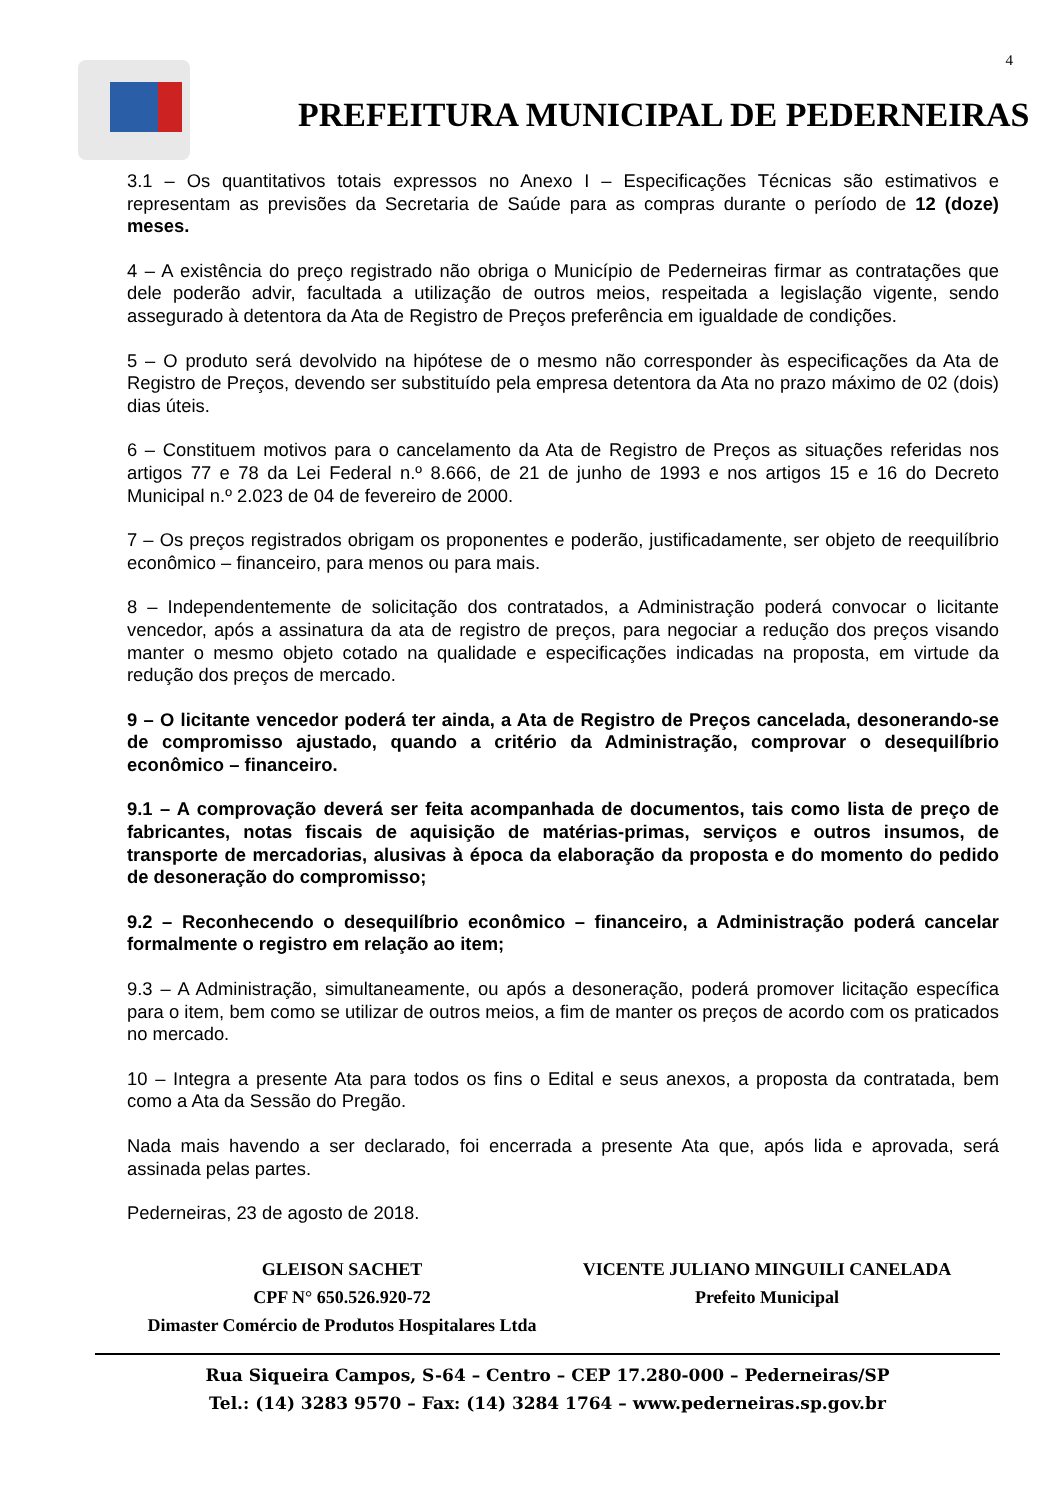4
PREFEITURA MUNICIPAL DE PEDERNEIRAS
3.1 – Os quantitativos totais expressos no Anexo I – Especificações Técnicas são estimativos e representam as previsões da Secretaria de Saúde para as compras durante o período de 12 (doze) meses.
4 – A existência do preço registrado não obriga o Município de Pederneiras firmar as contratações que dele poderão advir, facultada a utilização de outros meios, respeitada a legislação vigente, sendo assegurado à detentora da Ata de Registro de Preços preferência em igualdade de condições.
5 – O produto será devolvido na hipótese de o mesmo não corresponder às especificações da Ata de Registro de Preços, devendo ser substituído pela empresa detentora da Ata no prazo máximo de 02 (dois) dias úteis.
6 – Constituem motivos para o cancelamento da Ata de Registro de Preços as situações referidas nos artigos 77 e 78 da Lei Federal n.º 8.666, de 21 de junho de 1993 e nos artigos 15 e 16 do Decreto Municipal n.º 2.023 de 04 de fevereiro de 2000.
7 – Os preços registrados obrigam os proponentes e poderão, justificadamente, ser objeto de reequilíbrio econômico – financeiro, para menos ou para mais.
8 – Independentemente de solicitação dos contratados, a Administração poderá convocar o licitante vencedor, após a assinatura da ata de registro de preços, para negociar a redução dos preços visando manter o mesmo objeto cotado na qualidade e especificações indicadas na proposta, em virtude da redução dos preços de mercado.
9 – O licitante vencedor poderá ter ainda, a Ata de Registro de Preços cancelada, desonerando-se de compromisso ajustado, quando a critério da Administração, comprovar o desequilíbrio econômico – financeiro.
9.1 – A comprovação deverá ser feita acompanhada de documentos, tais como lista de preço de fabricantes, notas fiscais de aquisição de matérias-primas, serviços e outros insumos, de transporte de mercadorias, alusivas à época da elaboração da proposta e do momento do pedido de desoneração do compromisso;
9.2 – Reconhecendo o desequilíbrio econômico – financeiro, a Administração poderá cancelar formalmente o registro em relação ao item;
9.3 – A Administração, simultaneamente, ou após a desoneração, poderá promover licitação específica para o item, bem como se utilizar de outros meios, a fim de manter os preços de acordo com os praticados no mercado.
10 – Integra a presente Ata para todos os fins o Edital e seus anexos, a proposta da contratada, bem como a Ata da Sessão do Pregão.
Nada mais havendo a ser declarado, foi encerrada a presente Ata que, após lida e aprovada, será assinada pelas partes.
Pederneiras, 23 de agosto de 2018.
GLEISON SACHET
CPF N° 650.526.920-72
Dimaster Comércio de Produtos Hospitalares Ltda
VICENTE JULIANO MINGUILI CANELADA
Prefeito Municipal
Rua Siqueira Campos, S-64 – Centro – CEP 17.280-000 – Pederneiras/SP
Tel.: (14) 3283 9570 – Fax: (14) 3284 1764 – www.pederneiras.sp.gov.br